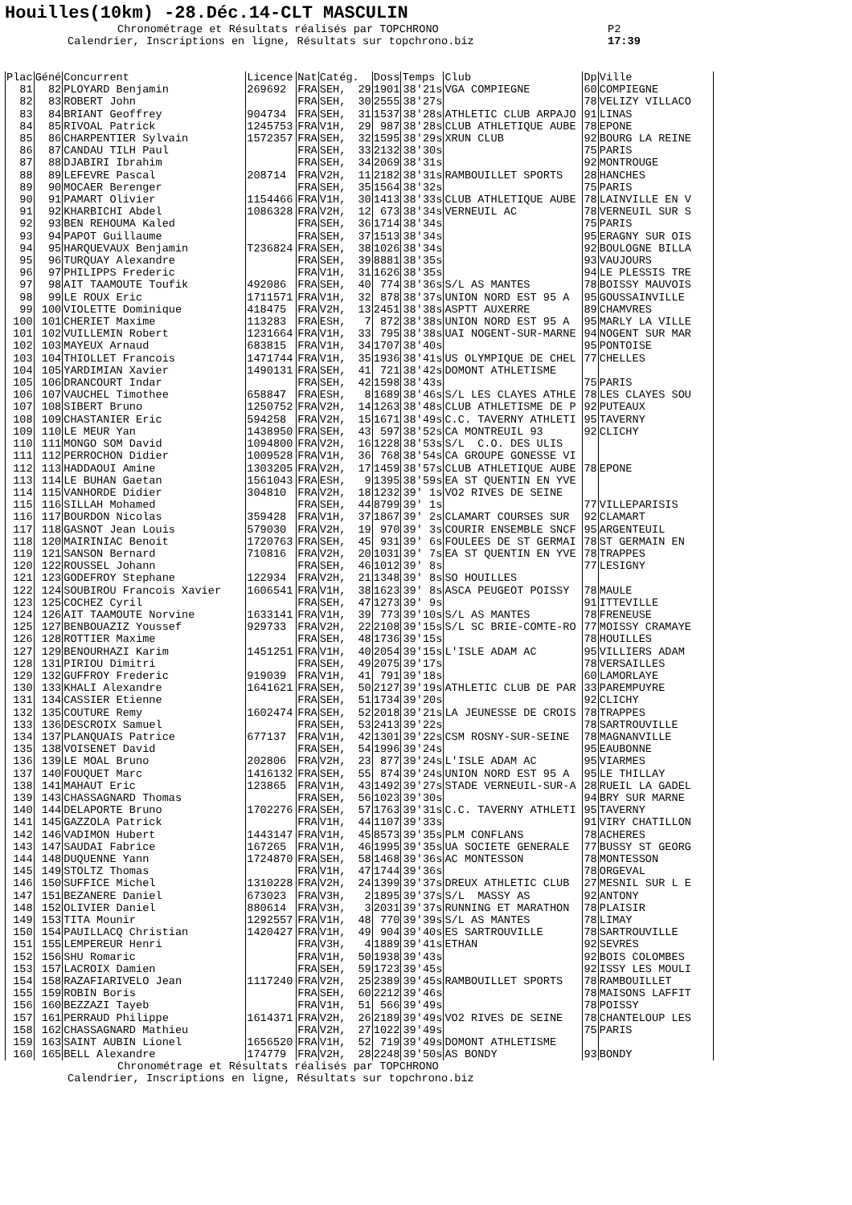Houilles(10km) -28.Déc.14-CLT MASCULIN
Chronométrage et Résultats réalisés par TOPCHRONO P2
Calendrier, Inscriptions en ligne, Résultats sur topchrono.biz 17:39
| Plac | Géné | Concurrent | Licence | Nat | Catég. | | Doss | Temps | Club | Dp | Ville |
| --- | --- | --- | --- | --- | --- | --- | --- | --- | --- | --- | --- |
| 81 | 82 | PLOYARD Benjamin | 269692 | FRA | SEH, | 29 | 1901 | 38'21s | VGA COMPIEGNE | 60 | COMPIEGNE |
| 82 | 83 | ROBERT John | | FRA | SEH, | 30 | 2555 | 38'27s | | 78 | VELIZY VILLACO |
| 83 | 84 | BRIANT Geoffrey | 904734 | FRA | SEH, | 31 | 1537 | 38'28s | ATHLETIC CLUB ARPAJO | 91 | LINAS |
| 84 | 85 | RIVOAL Patrick | 1245753 | FRA | V1H, | 29 | 987 | 38'28s | CLUB ATHLETIQUE AUBE | 78 | EPONE |
| 85 | 86 | CHARPENTIER Sylvain | 1572357 | FRA | SEH, | 32 | 1595 | 38'29s | XRUN CLUB | 92 | BOURG LA REINE |
| 86 | 87 | CANDAU TILH Paul | | FRA | SEH, | 33 | 2132 | 38'30s | | 75 | PARIS |
| 87 | 88 | DJABIRI Ibrahim | | FRA | SEH, | 34 | 2069 | 38'31s | | 92 | MONTROUGE |
| 88 | 89 | LEFEVRE Pascal | 208714 | FRA | V2H, | 11 | 2182 | 38'31s | RAMBOUILLET SPORTS | 28 | HANCHES |
| 89 | 90 | MOCAER Berenger | | FRA | SEH, | 35 | 1564 | 38'32s | | 75 | PARIS |
| 90 | 91 | PAMART Olivier | 1154466 | FRA | V1H, | 30 | 1413 | 38'33s | CLUB ATHLETIQUE AUBE | 78 | LAINVILLE EN V |
| 91 | 92 | KHARBICHI Abdel | 1086328 | FRA | V2H, | 12 | 673 | 38'34s | VERNEUIL AC | 78 | VERNEUIL SUR S |
| 92 | 93 | BEN REHOUMA Kaled | | FRA | SEH, | 36 | 1714 | 38'34s | | 75 | PARIS |
| 93 | 94 | PAPOT Guillaume | | FRA | SEH, | 37 | 1513 | 38'34s | | 95 | ERAGNY SUR OIS |
| 94 | 95 | HARQUEVAUX Benjamin | T236824 | FRA | SEH, | 38 | 1026 | 38'34s | | 92 | BOULOGNE BILLA |
| 95 | 96 | TURQUAY Alexandre | | FRA | SEH, | 39 | 8881 | 38'35s | | 93 | VAUJOURS |
| 96 | 97 | PHILIPPS Frederic | | FRA | V1H, | 31 | 1626 | 38'35s | | 94 | LE PLESSIS TRE |
| 97 | 98 | AIT TAAMOUTE Toufik | 492086 | FRA | SEH, | 40 | 774 | 38'36s | S/L AS MANTES | 78 | BOISSY MAUVOIS |
| 98 | 99 | LE ROUX Eric | 1711571 | FRA | V1H, | 32 | 878 | 38'37s | UNION NORD EST 95 A | 95 | GOUSSAINVILLE |
| 99 | 100 | VIOLETTE Dominique | 418475 | FRA | V2H, | 13 | 2451 | 38'38s | ASPTT AUXERRE | 89 | CHAMVRES |
| 100 | 101 | CHERIET Maxime | 113283 | FRA | ESH, | 7 | 872 | 38'38s | UNION NORD EST 95 A | 95 | MARLY LA VILLE |
| 101 | 102 | VUILLEMIN Robert | 1231664 | FRA | V1H, | 33 | 795 | 38'38s | UAI NOGENT-SUR-MARNE | 94 | NOGENT SUR MAR |
| 102 | 103 | MAYEUX Arnaud | 683815 | FRA | V1H, | 34 | 1707 | 38'40s | | 95 | PONTOISE |
| 103 | 104 | THIOLLET Francois | 1471744 | FRA | V1H, | 35 | 1936 | 38'41s | US OLYMPIQUE DE CHEL | 77 | CHELLES |
| 104 | 105 | YARDIMIAN Xavier | 1490131 | FRA | SEH, | 41 | 721 | 38'42s | DOMONT ATHLETISME | | |
| 105 | 106 | DRANCOURT Indar | | FRA | SEH, | 42 | 1598 | 38'43s | | 75 | PARIS |
| 106 | 107 | VAUCHEL Timothee | 658847 | FRA | ESH, | 8 | 1689 | 38'46s | S/L LES CLAYES ATHLE | 78 | LES CLAYES SOU |
| 107 | 108 | SIBERT Bruno | 1250752 | FRA | V2H, | 14 | 1263 | 38'48s | CLUB ATHLETISME DE P | 92 | PUTEAUX |
| 108 | 109 | CHASTANIER Eric | 594258 | FRA | V2H, | 15 | 1671 | 38'49s | C.C. TAVERNY ATHLETI | 95 | TAVERNY |
| 109 | 110 | LE MEUR Yan | 1438950 | FRA | SEH, | 43 | 597 | 38'52s | CA MONTREUIL 93 | 92 | CLICHY |
| 110 | 111 | MONGO SOM David | 1094800 | FRA | V2H, | 16 | 1228 | 38'53s | S/L C.O. DES ULIS | | |
| 111 | 112 | PERROCHON Didier | 1009528 | FRA | V1H, | 36 | 768 | 38'54s | CA GROUPE GONESSE VI | | |
| 112 | 113 | HADDAOUI Amine | 1303205 | FRA | V2H, | 17 | 1459 | 38'57s | CLUB ATHLETIQUE AUBE | 78 | EPONE |
| 113 | 114 | LE BUHAN Gaetan | 1561043 | FRA | ESH, | 9 | 1395 | 38'59s | EA ST QUENTIN EN YVE | | |
| 114 | 115 | VANHORDE Didier | 304810 | FRA | V2H, | 18 | 1232 | 39' 1s | VO2 RIVES DE SEINE | | |
| 115 | 116 | SILLAH Mohamed | | FRA | SEH, | 44 | 8799 | 39' 1s | | 77 | VILLEPARISIS |
| 116 | 117 | BOURDON Nicolas | 359428 | FRA | V1H, | 37 | 1867 | 39' 2s | CLAMART COURSES SUR | 92 | CLAMART |
| 117 | 118 | GASNOT Jean Louis | 579030 | FRA | V2H, | 19 | 970 | 39' 3s | COURIR ENSEMBLE SNCF | 95 | ARGENTEUIL |
| 118 | 120 | MAIRINIAC Benoit | 1720763 | FRA | SEH, | 45 | 931 | 39' 6s | FOULEES DE ST GERMAI | 78 | ST GERMAIN EN |
| 119 | 121 | SANSON Bernard | 710816 | FRA | V2H, | 20 | 1031 | 39' 7s | EA ST QUENTIN EN YVE | 78 | TRAPPES |
| 120 | 122 | ROUSSEL Johann | | FRA | SEH, | 46 | 1012 | 39' 8s | | 77 | LESIGNY |
| 121 | 123 | GODEFROY Stephane | 122934 | FRA | V2H, | 21 | 1348 | 39' 8s | SO HOUILLES | | |
| 122 | 124 | SOUBIROU Francois Xavier | 1606541 | FRA | V1H, | 38 | 1623 | 39' 8s | ASCA PEUGEOT POISSY | 78 | MAULE |
| 123 | 125 | COCHEZ Cyril | | FRA | SEH, | 47 | 1273 | 39' 9s | | 91 | ITTEVILLE |
| 124 | 126 | AIT TAAMOUTE Norvine | 1633141 | FRA | V1H, | 39 | 773 | 39'10s | S/L AS MANTES | 78 | FRENEUSE |
| 125 | 127 | BENBOUAZIZ Youssef | 929733 | FRA | V2H, | 22 | 2108 | 39'15s | S/L SC BRIE-COMTE-RO | 77 | MOISSY CRAMAYE |
| 126 | 128 | ROTTIER Maxime | | FRA | SEH, | 48 | 1736 | 39'15s | | 78 | HOUILLES |
| 127 | 129 | BENOURHAZI Karim | 1451251 | FRA | V1H, | 40 | 2054 | 39'15s | L'ISLE ADAM AC | 95 | VILLIERS ADAM |
| 128 | 131 | PIRIOU Dimitri | | FRA | SEH, | 49 | 2075 | 39'17s | | 78 | VERSAILLES |
| 129 | 132 | GUFFROY Frederic | 919039 | FRA | V1H, | 41 | 791 | 39'18s | | 60 | LAMORLAYE |
| 130 | 133 | KHALI Alexandre | 1641621 | FRA | SEH, | 50 | 2127 | 39'19s | ATHLETIC CLUB DE PAR | 33 | PAREMPUYRE |
| 131 | 134 | CASSIER Etienne | | FRA | SEH, | 51 | 1734 | 39'20s | | 92 | CLICHY |
| 132 | 135 | COUTURE Remy | 1602474 | FRA | SEH, | 52 | 2018 | 39'21s | LA JEUNESSE DE CROIS | 78 | TRAPPES |
| 133 | 136 | DESCROIX Samuel | | FRA | SEH, | 53 | 2413 | 39'22s | | 78 | SARTROUVILLE |
| 134 | 137 | PLANQUAIS Patrice | 677137 | FRA | V1H, | 42 | 1301 | 39'22s | CSM ROSNY-SUR-SEINE | 78 | MAGNANVILLE |
| 135 | 138 | VOISENET David | | FRA | SEH, | 54 | 1996 | 39'24s | | 95 | EAUBONNE |
| 136 | 139 | LE MOAL Bruno | 202806 | FRA | V2H, | 23 | 877 | 39'24s | L'ISLE ADAM AC | 95 | VIARMES |
| 137 | 140 | FOUQUET Marc | 1416132 | FRA | SEH, | 55 | 874 | 39'24s | UNION NORD EST 95 A | 95 | LE THILLAY |
| 138 | 141 | MAHAUT Eric | 123865 | FRA | V1H, | 43 | 1492 | 39'27s | STADE VERNEUIL-SUR-A | 28 | RUEIL LA GADEL |
| 139 | 143 | CHASSAGNARD Thomas | | FRA | SEH, | 56 | 1023 | 39'30s | | 94 | BRY SUR MARNE |
| 140 | 144 | DELAPORTE Bruno | 1702276 | FRA | SEH, | 57 | 1763 | 39'31s | C.C. TAVERNY ATHLETI | 95 | TAVERNY |
| 141 | 145 | GAZZOLA Patrick | | FRA | V1H, | 44 | 1107 | 39'33s | | 91 | VIRY CHATILLON |
| 142 | 146 | VADIMON Hubert | 1443147 | FRA | V1H, | 45 | 8573 | 39'35s | PLM CONFLANS | 78 | ACHERES |
| 143 | 147 | SAUDAI Fabrice | 167265 | FRA | V1H, | 46 | 1995 | 39'35s | UA SOCIETE GENERALE | 77 | BUSSY ST GEORG |
| 144 | 148 | DUQUENNE Yann | 1724870 | FRA | SEH, | 58 | 1468 | 39'36s | AC MONTESSON | 78 | MONTESSON |
| 145 | 149 | STOLTZ Thomas | | FRA | V1H, | 47 | 1744 | 39'36s | | 78 | ORGEVAL |
| 146 | 150 | SUFFICE Michel | 1310228 | FRA | V2H, | 24 | 1399 | 39'37s | DREUX ATHLETIC CLUB | 27 | MESNIL SUR L E |
| 147 | 151 | BEZANERE Daniel | 673023 | FRA | V3H, | 2 | 1895 | 39'37s | S/L MASSY AS | 92 | ANTONY |
| 148 | 152 | OLIVIER Daniel | 880614 | FRA | V3H, | 3 | 2031 | 39'37s | RUNNING ET MARATHON | 78 | PLAISIR |
| 149 | 153 | TITA Mounir | 1292557 | FRA | V1H, | 48 | 770 | 39'39s | S/L AS MANTES | 78 | LIMAY |
| 150 | 154 | PAUILLACQ Christian | 1420427 | FRA | V1H, | 49 | 904 | 39'40s | ES SARTROUVILLE | 78 | SARTROUVILLE |
| 151 | 155 | LEMPEREUR Henri | | FRA | V3H, | 4 | 1889 | 39'41s | ETHAN | 92 | SEVRES |
| 152 | 156 | SHU Romaric | | FRA | V1H, | 50 | 1938 | 39'43s | | 92 | BOIS COLOMBES |
| 153 | 157 | LACROIX Damien | | FRA | SEH, | 59 | 1723 | 39'45s | | 92 | ISSY LES MOULI |
| 154 | 158 | RAZAFIARIVELO Jean | 1117240 | FRA | V2H, | 25 | 2389 | 39'45s | RAMBOUILLET SPORTS | 78 | RAMBOUILLET |
| 155 | 159 | ROBIN Boris | | FRA | SEH, | 60 | 2212 | 39'46s | | 78 | MAISONS LAFFIT |
| 156 | 160 | BEZZAZI Tayeb | | FRA | V1H, | 51 | 566 | 39'49s | | 78 | POISSY |
| 157 | 161 | PERRAUD Philippe | 1614371 | FRA | V2H, | 26 | 2189 | 39'49s | VO2 RIVES DE SEINE | 78 | CHANTELOUP LES |
| 158 | 162 | CHASSAGNARD Mathieu | | FRA | V2H, | 27 | 1022 | 39'49s | | 75 | PARIS |
| 159 | 163 | SAINT AUBIN Lionel | 1656520 | FRA | V1H, | 52 | 719 | 39'49s | DOMONT ATHLETISME | | |
| 160 | 165 | BELL Alexandre | 174779 | FRA | V2H, | 28 | 2248 | 39'50s | AS BONDY | 93 | BONDY |
Chronométrage et Résultats réalisés par TOPCHRONO
Calendrier, Inscriptions en ligne, Résultats sur topchrono.biz